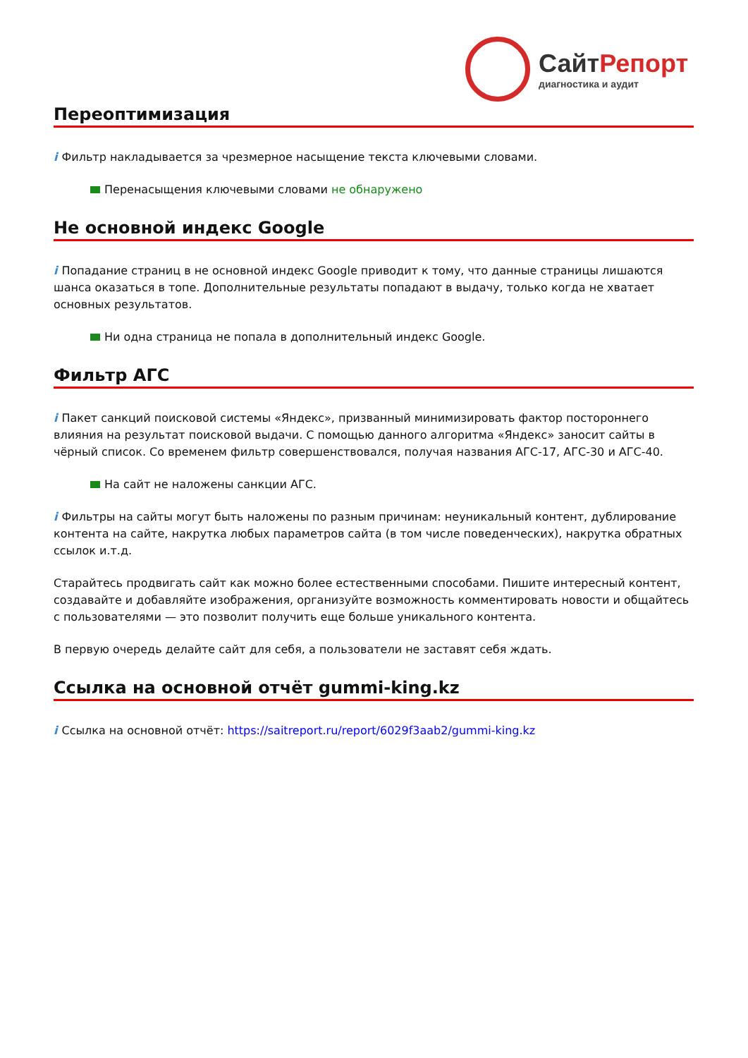СайтРепорт
диагностика и аудит
Переоптимизация
i Фильтр накладывается за чрезмерное насыщение текста ключевыми словами.
Перенасыщения ключевыми словами не обнаружено
Не основной индекс Google
i Попадание страниц в не основной индекс Google приводит к тому, что данные страницы лишаются шанса оказаться в топе. Дополнительные результаты попадают в выдачу, только когда не хватает основных результатов.
Ни одна страница не попала в дополнительный индекс Google.
Фильтр АГС
i Пакет санкций поисковой системы «Яндекс», призванный минимизировать фактор постороннего влияния на результат поисковой выдачи. С помощью данного алгоритма «Яндекс» заносит сайты в чёрный список. Со временем фильтр совершенствовался, получая названия АГС-17, АГС-30 и АГС-40.
На сайт не наложены санкции АГС.
i Фильтры на сайты могут быть наложены по разным причинам: неуникальный контент, дублирование контента на сайте, накрутка любых параметров сайта (в том числе поведенческих), накрутка обратных ссылок и.т.д.
Старайтесь продвигать сайт как можно более естественными способами. Пишите интересный контент, создавайте и добавляйте изображения, организуйте возможность комментировать новости и общайтесь с пользователями — это позволит получить еще больше уникального контента.
В первую очередь делайте сайт для себя, а пользователи не заставят себя ждать.
Ссылка на основной отчёт gummi-king.kz
i Ссылка на основной отчёт: https://saitreport.ru/report/6029f3aab2/gummi-king.kz